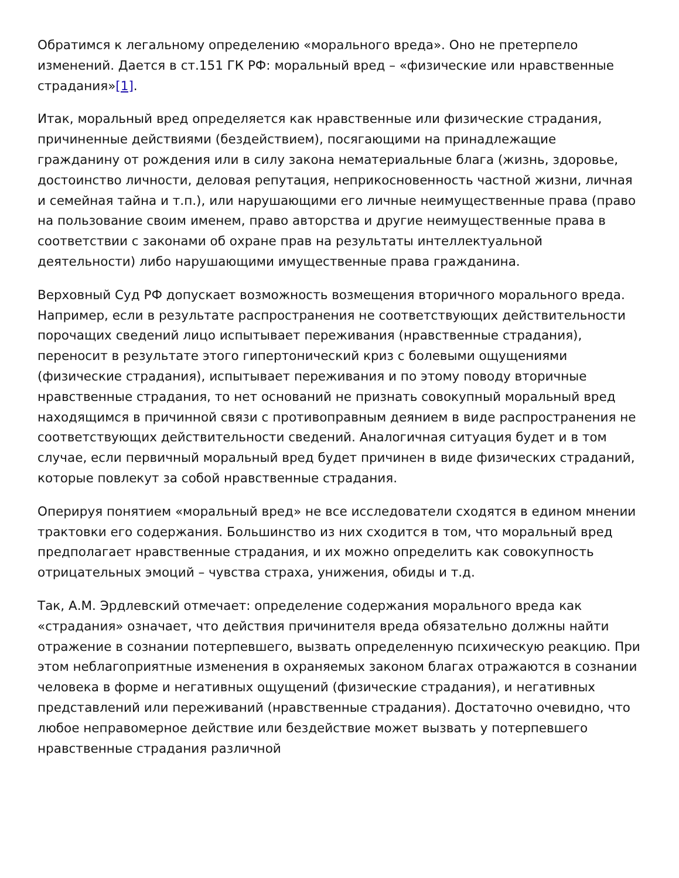Обратимся к легальному определению «морального вреда». Оно не претерпело изменений. Дается в ст.151 ГК РФ: моральный вред – «физические или нравственные страдания»[1].
Итак, моральный вред определяется как нравственные или физические страдания, причиненные действиями (бездействием), посягающими на принадлежащие гражданину от рождения или в силу закона нематериальные блага (жизнь, здоровье, достоинство личности, деловая репутация, неприкосновенность частной жизни, личная и семейная тайна и т.п.), или нарушающими его личные неимущественные права (право на пользование своим именем, право авторства и другие неимущественные права в соответствии с законами об охране прав на результаты интеллектуальной деятельности) либо нарушающими имущественные права гражданина.
Верховный Суд РФ допускает возможность возмещения вторичного морального вреда. Например, если в результате распространения не соответствующих действительности порочащих сведений лицо испытывает переживания (нравственные страдания), переносит в результате этого гипертонический криз с болевыми ощущениями (физические страдания), испытывает переживания и по этому поводу вторичные нравственные страдания, то нет оснований не признать совокупный моральный вред находящимся в причинной связи с противоправным деянием в виде распространения не соответствующих действительности сведений. Аналогичная ситуация будет и в том случае, если первичный моральный вред будет причинен в виде физических страданий, которые повлекут за собой нравственные страдания.
Оперируя понятием «моральный вред» не все исследователи сходятся в едином мнении трактовки его содержания. Большинство из них сходится в том, что моральный вред предполагает нравственные страдания, и их можно определить как совокупность отрицательных эмоций – чувства страха, унижения, обиды и т.д.
Так, А.М. Эрдлевский отмечает: определение содержания морального вреда как «страдания» означает, что действия причинителя вреда обязательно должны найти отражение в сознании потерпевшего, вызвать определенную психическую реакцию. При этом неблагоприятные изменения в охраняемых законом благах отражаются в сознании человека в форме и негативных ощущений (физические страдания), и негативных представлений или переживаний (нравственные страдания). Достаточно очевидно, что любое неправомерное действие или бездействие может вызвать у потерпевшего нравственные страдания различной